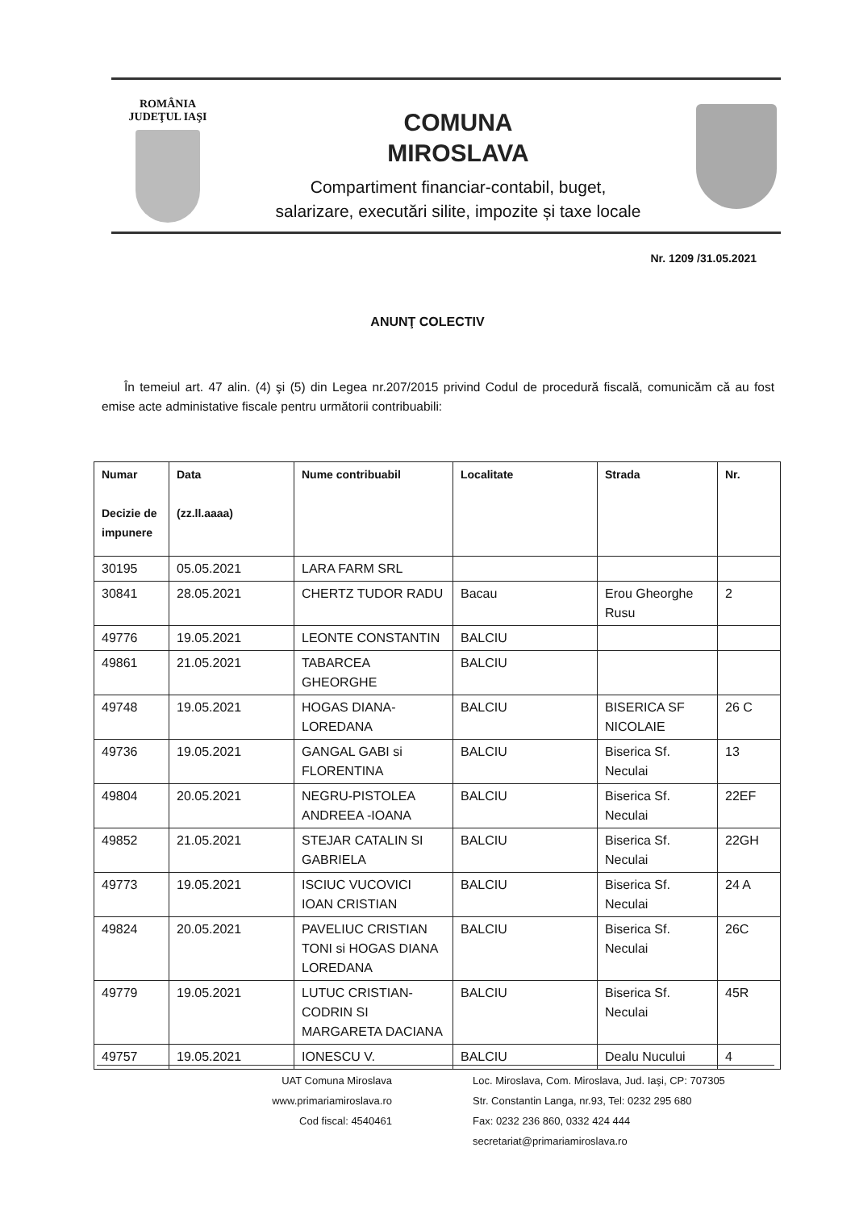ROMÂNIA
JUDEŢUL IAŞI
COMUNA
MIROSLAVA
Compartiment financiar-contabil, buget,
salarizare, executări silite, impozite și taxe locale
Nr. 1209 /31.05.2021
ANUNŢ COLECTIV
În temeiul art. 47 alin. (4) şi (5) din Legea nr.207/2015 privind Codul de procedură fiscală, comunicăm că au fost emise acte administative fiscale pentru următorii contribuabili:
| Numar Decizie de impunere | Data (zz.ll.aaaa) | Nume contribuabil | Localitate | Strada | Nr. |
| --- | --- | --- | --- | --- | --- |
| 30195 | 05.05.2021 | LARA FARM SRL | | | |
| 30841 | 28.05.2021 | CHERTZ TUDOR RADU | Bacau | Erou Gheorghe Rusu | 2 |
| 49776 | 19.05.2021 | LEONTE CONSTANTIN | BALCIU | | |
| 49861 | 21.05.2021 | TABARCEA GHEORGHE | BALCIU | | |
| 49748 | 19.05.2021 | HOGAS DIANA-LOREDANA | BALCIU | BISERICA SF NICOLAIE | 26 C |
| 49736 | 19.05.2021 | GANGAL GABI si FLORENTINA | BALCIU | Biserica Sf. Neculai | 13 |
| 49804 | 20.05.2021 | NEGRU-PISTOLEA ANDREEA -IOANA | BALCIU | Biserica Sf. Neculai | 22EF |
| 49852 | 21.05.2021 | STEJAR CATALIN SI GABRIELA | BALCIU | Biserica Sf. Neculai | 22GH |
| 49773 | 19.05.2021 | ISCIUC VUCOVICI IOAN CRISTIAN | BALCIU | Biserica Sf. Neculai | 24 A |
| 49824 | 20.05.2021 | PAVELIUC CRISTIAN TONI si HOGAS DIANA LOREDANA | BALCIU | Biserica Sf. Neculai | 26C |
| 49779 | 19.05.2021 | LUTUC CRISTIAN-CODRIN SI MARGARETA DACIANA | BALCIU | Biserica Sf. Neculai | 45R |
| 49757 | 19.05.2021 | IONESCU V. | BALCIU | Dealu Nucului | 4 |
UAT Comuna Miroslava
www.primariamiroslava.ro
Cod fiscal: 4540461
Loc. Miroslava, Com. Miroslava, Jud. Iaşi, CP: 707305
Str. Constantin Langa, nr.93, Tel: 0232 295 680
Fax: 0232 236 860, 0332 424 444
secretariat@primariamiroslava.ro